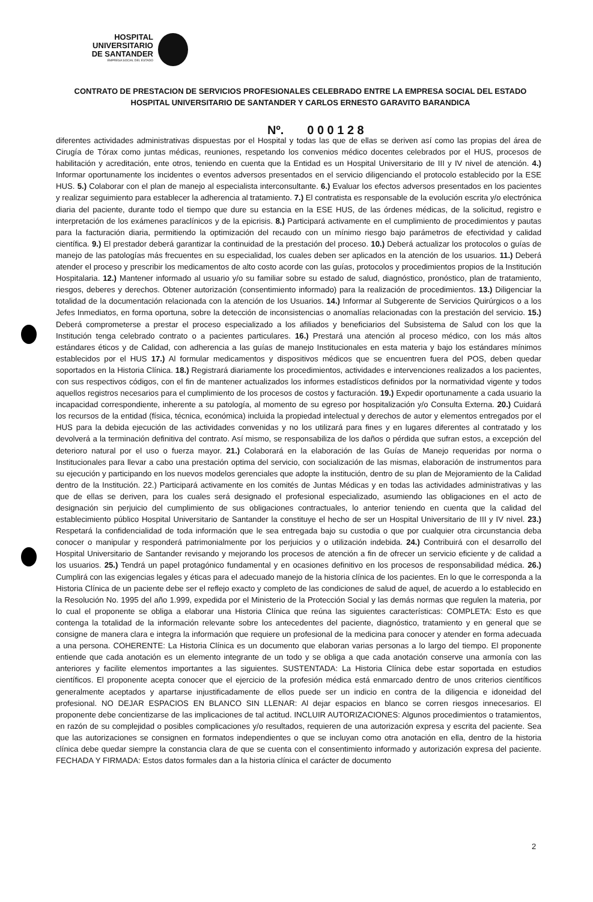HOSPITAL
UNIVERSITARIO
DE SANTANDER
EMPRESA SOCIAL DEL ESTADO
CONTRATO DE PRESTACION DE SERVICIOS PROFESIONALES CELEBRADO ENTRE LA EMPRESA SOCIAL DEL ESTADO HOSPITAL UNIVERSITARIO DE SANTANDER Y CARLOS ERNESTO GARAVITO BARANDICA
Nº. 0 0 0 1 2 8
diferentes actividades administrativas dispuestas por el Hospital y todas las que de ellas se deriven así como las propias del área de Cirugía de Tórax como juntas médicas, reuniones, respetando los convenios médico docentes celebrados por el HUS, procesos de habilitación y acreditación, ente otros, teniendo en cuenta que la Entidad es un Hospital Universitario de III y IV nivel de atención. 4.) Informar oportunamente los incidentes o eventos adversos presentados en el servicio diligenciando el protocolo establecido por la ESE HUS. 5.) Colaborar con el plan de manejo al especialista interconsultante. 6.) Evaluar los efectos adversos presentados en los pacientes y realizar seguimiento para establecer la adherencia al tratamiento. 7.) El contratista es responsable de la evolución escrita y/o electrónica diaria del paciente, durante todo el tiempo que dure su estancia en la ESE HUS, de las órdenes médicas, de la solicitud, registro e interpretación de los exámenes paraclínicos y de la epicrisis. 8.) Participará activamente en el cumplimiento de procedimientos y pautas para la facturación diaria, permitiendo la optimización del recaudo con un mínimo riesgo bajo parámetros de efectividad y calidad científica. 9.) El prestador deberá garantizar la continuidad de la prestación del proceso. 10.) Deberá actualizar los protocolos o guías de manejo de las patologías más frecuentes en su especialidad, los cuales deben ser aplicados en la atención de los usuarios. 11.) Deberá atender el proceso y prescribir los medicamentos de alto costo acorde con las guías, protocolos y procedimientos propios de la Institución Hospitalaria. 12.) Mantener informado al usuario y/o su familiar sobre su estado de salud, diagnóstico, pronóstico, plan de tratamiento, riesgos, deberes y derechos. Obtener autorización (consentimiento informado) para la realización de procedimientos. 13.) Diligenciar la totalidad de la documentación relacionada con la atención de los Usuarios. 14.) Informar al Subgerente de Servicios Quirúrgicos o a los Jefes Inmediatos, en forma oportuna, sobre la detección de inconsistencias o anomalías relacionadas con la prestación del servicio. 15.) Deberá comprometerse a prestar el proceso especializado a los afiliados y beneficiarios del Subsistema de Salud con los que la Institución tenga celebrado contrato o a pacientes particulares. 16.) Prestará una atención al proceso médico, con los más altos estándares éticos y de Calidad, con adherencia a las guías de manejo Institucionales en esta materia y bajo los estándares mínimos establecidos por el HUS 17.) Al formular medicamentos y dispositivos médicos que se encuentren fuera del POS, deben quedar soportados en la Historia Clínica. 18.) Registrará diariamente los procedimientos, actividades e intervenciones realizados a los pacientes, con sus respectivos códigos, con el fin de mantener actualizados los informes estadísticos definidos por la normatividad vigente y todos aquellos registros necesarios para el cumplimiento de los procesos de costos y facturación. 19.) Expedir oportunamente a cada usuario la incapacidad correspondiente, inherente a su patología, al momento de su egreso por hospitalización y/o Consulta Externa. 20.) Cuidará los recursos de la entidad (física, técnica, económica) incluida la propiedad intelectual y derechos de autor y elementos entregados por el HUS para la debida ejecución de las actividades convenidas y no los utilizará para fines y en lugares diferentes al contratado y los devolverá a la terminación definitiva del contrato. Así mismo, se responsabiliza de los daños o pérdida que sufran estos, a excepción del deterioro natural por el uso o fuerza mayor. 21.) Colaborará en la elaboración de las Guías de Manejo requeridas por norma o Institucionales para llevar a cabo una prestación optima del servicio, con socialización de las mismas, elaboración de instrumentos para su ejecución y participando en los nuevos modelos gerenciales que adopte la institución, dentro de su plan de Mejoramiento de la Calidad dentro de la Institución. 22.) Participará activamente en los comités de Juntas Médicas y en todas las actividades administrativas y las que de ellas se deriven, para los cuales será designado el profesional especializado, asumiendo las obligaciones en el acto de designación sin perjuicio del cumplimiento de sus obligaciones contractuales, lo anterior teniendo en cuenta que la calidad del establecimiento público Hospital Universitario de Santander la constituye el hecho de ser un Hospital Universitario de III y IV nivel. 23.) Respetará la confidencialidad de toda información que le sea entregada bajo su custodia o que por cualquier otra circunstancia deba conocer o manipular y responderá patrimonialmente por los perjuicios y o utilización indebida. 24.) Contribuirá con el desarrollo del Hospital Universitario de Santander revisando y mejorando los procesos de atención a fin de ofrecer un servicio eficiente y de calidad a los usuarios. 25.) Tendrá un papel protagónico fundamental y en ocasiones definitivo en los procesos de responsabilidad médica. 26.) Cumplirá con las exigencias legales y éticas para el adecuado manejo de la historia clínica de los pacientes. En lo que le corresponda a la Historia Clínica de un paciente debe ser el reflejo exacto y completo de las condiciones de salud de aquel, de acuerdo a lo establecido en la Resolución No. 1995 del año 1.999, expedida por el Ministerio de la Protección Social y las demás normas que regulen la materia, por lo cual el proponente se obliga a elaborar una Historia Clínica que reúna las siguientes características: COMPLETA: Esto es que contenga la totalidad de la información relevante sobre los antecedentes del paciente, diagnóstico, tratamiento y en general que se consigne de manera clara e integra la información que requiere un profesional de la medicina para conocer y atender en forma adecuada a una persona. COHERENTE: La Historia Clínica es un documento que elaboran varias personas a lo largo del tiempo. El proponente entiende que cada anotación es un elemento integrante de un todo y se obliga a que cada anotación conserve una armonía con las anteriores y facilite elementos importantes a las siguientes. SUSTENTADA: La Historia Clínica debe estar soportada en estudios científicos. El proponente acepta conocer que el ejercicio de la profesión médica está enmarcado dentro de unos criterios científicos generalmente aceptados y apartarse injustificadamente de ellos puede ser un indicio en contra de la diligencia e idoneidad del profesional. NO DEJAR ESPACIOS EN BLANCO SIN LLENAR: Al dejar espacios en blanco se corren riesgos innecesarios. El proponente debe concientizarse de las implicaciones de tal actitud. INCLUIR AUTORIZACIONES: Algunos procedimientos o tratamientos, en razón de su complejidad o posibles complicaciones y/o resultados, requieren de una autorización expresa y escrita del paciente. Sea que las autorizaciones se consignen en formatos independientes o que se incluyan como otra anotación en ella, dentro de la historia clínica debe quedar siempre la constancia clara de que se cuenta con el consentimiento informado y autorización expresa del paciente. FECHADA Y FIRMADA: Estos datos formales dan a la historia clínica el carácter de documento
2